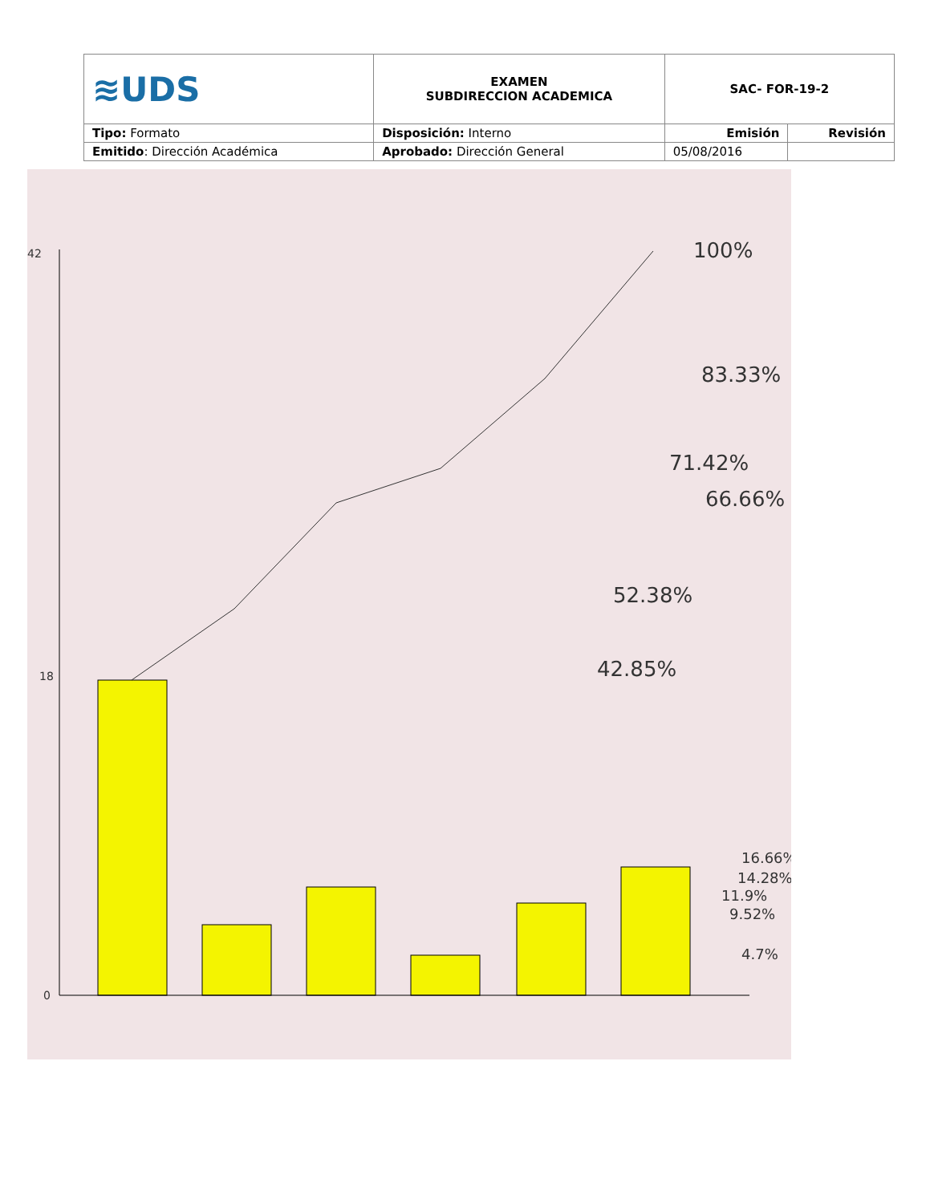| ≋UDS | EXAMEN SUBDIRECCION ACADEMICA | SAC- FOR-19-2 | |
| Tipo: Formato | Disposición: Interno | Emisión | Revisión |
| Emitido : Dirección Académica | Aprobado: Dirección General | 05/08/2016 | |
100%
83.33%
71.42%
66.66%
52.38%
42.85%
16.66%
14.28%
11.9%
9.52%
4.7%
0
18
42